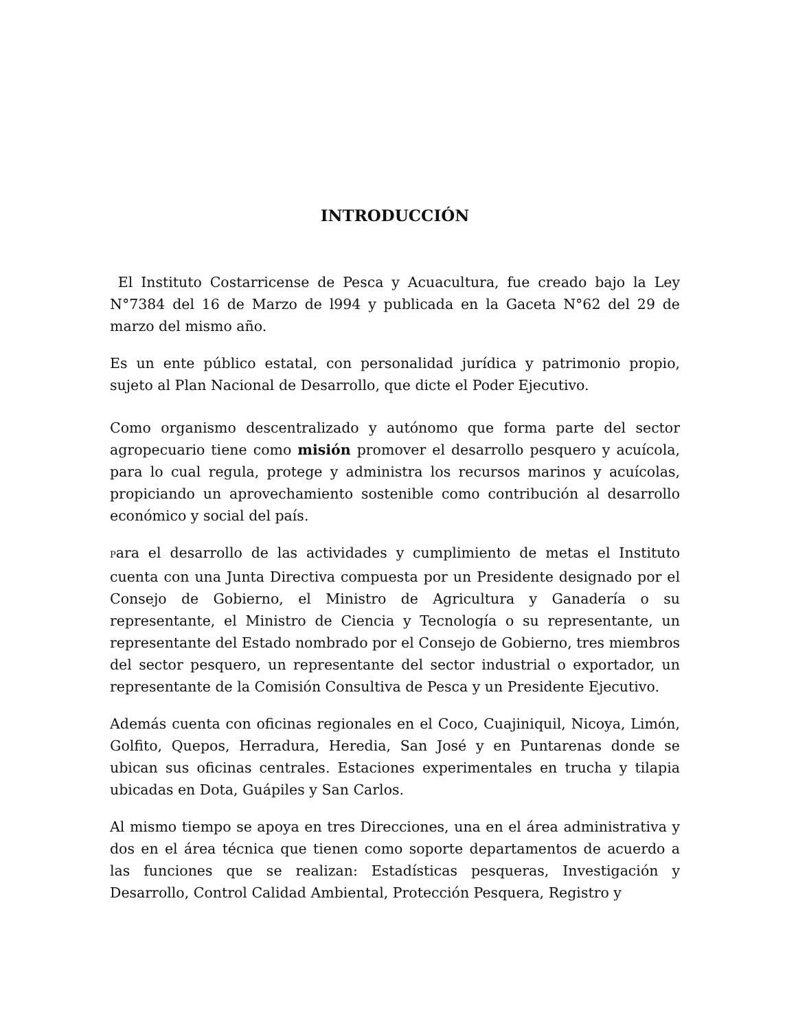INTRODUCCIÓN
El Instituto Costarricense de Pesca y Acuacultura, fue creado bajo la Ley N°7384 del 16 de Marzo de l994 y publicada en la Gaceta N°62 del 29 de marzo del mismo año.
Es un ente público estatal, con personalidad jurídica y patrimonio propio, sujeto al Plan Nacional de Desarrollo, que dicte el Poder Ejecutivo.
Como organismo descentralizado y autónomo que forma parte del sector agropecuario tiene como misión promover el desarrollo pesquero y acuícola, para lo cual regula, protege y administra los recursos marinos y acuícolas, propiciando un aprovechamiento sostenible como contribución al desarrollo económico y social del país.
Para el desarrollo de las actividades y cumplimiento de metas el Instituto cuenta con una Junta Directiva compuesta por un Presidente designado por el Consejo de Gobierno, el Ministro de Agricultura y Ganadería o su representante, el Ministro de Ciencia y Tecnología o su representante, un representante del Estado nombrado por el Consejo de Gobierno, tres miembros del sector pesquero, un representante del sector industrial o exportador, un representante de la Comisión Consultiva de Pesca y un Presidente Ejecutivo.
Además cuenta con oficinas regionales en el Coco, Cuajiniquil, Nicoya, Limón, Golfito, Quepos, Herradura, Heredia, San José y en Puntarenas donde se ubican sus oficinas centrales. Estaciones experimentales en trucha y tilapia ubicadas en Dota, Guápiles y San Carlos.
Al mismo tiempo se apoya en tres Direcciones, una en el área administrativa y dos en el área técnica que tienen como soporte departamentos de acuerdo a las funciones que se realizan: Estadísticas pesqueras, Investigación y Desarrollo, Control Calidad Ambiental, Protección Pesquera, Registro y